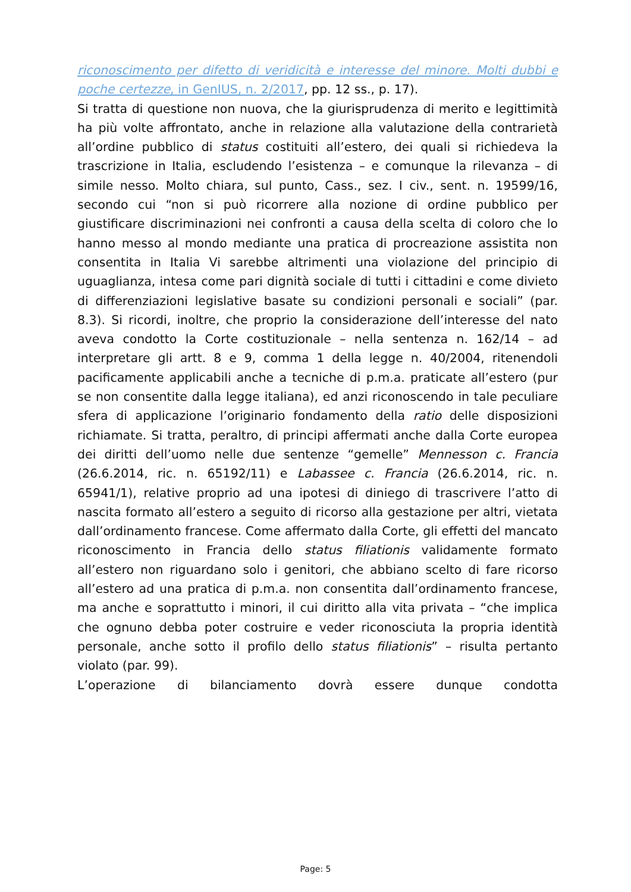riconoscimento per difetto di veridicità e interesse del minore. Molti dubbi e poche certezze, in GenIUS, n. 2/2017, pp. 12 ss., p. 17).
Si tratta di questione non nuova, che la giurisprudenza di merito e legittimità ha più volte affrontato, anche in relazione alla valutazione della contrarietà all’ordine pubblico di status costituiti all’estero, dei quali si richiedeva la trascrizione in Italia, escludendo l’esistenza – e comunque la rilevanza – di simile nesso. Molto chiara, sul punto, Cass., sez. I civ., sent. n. 19599/16, secondo cui “non si può ricorrere alla nozione di ordine pubblico per giustificare discriminazioni nei confronti a causa della scelta di coloro che lo hanno messo al mondo mediante una pratica di procreazione assistita non consentita in Italia Vi sarebbe altrimenti una violazione del principio di uguaglianza, intesa come pari dignità sociale di tutti i cittadini e come divieto di differenziazioni legislative basate su condizioni personali e sociali” (par. 8.3). Si ricordi, inoltre, che proprio la considerazione dell’interesse del nato aveva condotto la Corte costituzionale – nella sentenza n. 162/14 – ad interpretare gli artt. 8 e 9, comma 1 della legge n. 40/2004, ritenendoli pacificamente applicabili anche a tecniche di p.m.a. praticate all’estero (pur se non consentite dalla legge italiana), ed anzi riconoscendo in tale peculiare sfera di applicazione l’originario fondamento della ratio delle disposizioni richiamate. Si tratta, peraltro, di principi affermati anche dalla Corte europea dei diritti dell’uomo nelle due sentenze “gemelle” Mennesson c. Francia (26.6.2014, ric. n. 65192/11) e Labassee c. Francia (26.6.2014, ric. n. 65941/1), relative proprio ad una ipotesi di diniego di trascrivere l’atto di nascita formato all’estero a seguito di ricorso alla gestazione per altri, vietata dall’ordinamento francese. Come affermato dalla Corte, gli effetti del mancato riconoscimento in Francia dello status filiationis validamente formato all’estero non riguardano solo i genitori, che abbiano scelto di fare ricorso all’estero ad una pratica di p.m.a. non consentita dall’ordinamento francese, ma anche e soprattutto i minori, il cui diritto alla vita privata – “che implica che ognuno debba poter costruire e veder riconosciuta la propria identità personale, anche sotto il profilo dello status filiationis” – risulta pertanto violato (par. 99).
L’operazione di bilanciamento dovrà essere dunque condotta
Page: 5